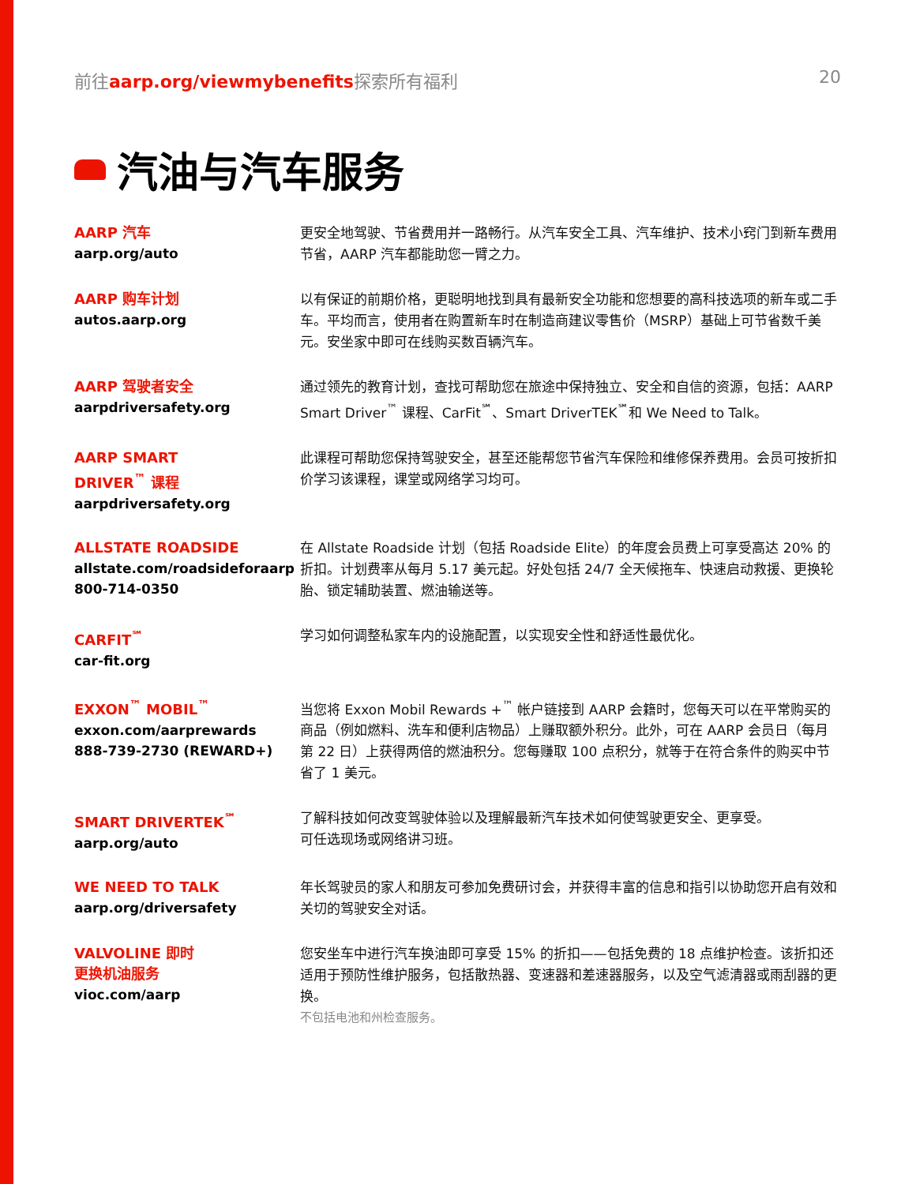前往aarp.org/viewmybenefits探索所有福利 20
汽油与汽车服务
AARP 汽车
aarp.org/auto
更安全地驾驶、节省费用并一路畅行。从汽车安全工具、汽车维护、技术小窍门到新车费用节省，AARP 汽车都能助您一臂之力。
AARP 购车计划
autos.aarp.org
以有保证的前期价格，更聪明地找到具有最新安全功能和您想要的高科技选项的新车或二手车。平均而言，使用者在购置新车时在制造商建议零售价（MSRP）基础上可节省数千美元。安坐家中即可在线购买数百辆汽车。
AARP 驾驶者安全
aarpdriversafety.org
通过领先的教育计划，查找可帮助您在旅途中保持独立、安全和自信的资源，包括：AARP Smart Driver<sup>™</sup> 课程、CarFit<sup>℠</sup>、Smart DriverTEK<sup>℠</sup>和 We Need to Talk。
AARP SMART
DRIVER<sup>™</sup> 课程
aarpdriversafety.org
此课程可帮助您保持驾驶安全，甚至还能帮您节省汽车保险和维修保养费用。会员可按折扣价学习该课程，课堂或网络学习均可。
ALLSTATE ROADSIDE
allstate.com/roadsideforaarp
800-714-0350
在 Allstate Roadside 计划（包括 Roadside Elite）的年度会员费上可享受高达 20% 的折扣。计划费率从每月 5.17 美元起。好处包括 24/7 全天候拖车、快速启动救援、更换轮胎、锁定辅助装置、燃油输送等。
CARFIT<sup>℠</sup>
car-fit.org
学习如何调整私家车内的设施配置，以实现安全性和舒适性最优化。
EXXON<sup>™</sup> MOBIL<sup>™</sup>
exxon.com/aarprewards
888-739-2730 (REWARD+)
当您将 Exxon Mobil Rewards +<sup>™</sup> 帐户链接到 AARP 会籍时，您每天可以在平常购买的商品（例如燃料、洗车和便利店物品）上赚取额外积分。此外，可在 AARP 会员日（每月第 22 日）上获得两倍的燃油积分。您每赚取 100 点积分，就等于在符合条件的购买中节省了 1 美元。
SMART DRIVERTEK<sup>℠</sup>
aarp.org/auto
了解科技如何改变驾驶体验以及理解最新汽车技术如何使驾驶更安全、更享受。
可任选现场或网络讲习班。
WE NEED TO TALK
aarp.org/driversafety
年长驾驶员的家人和朋友可参加免费研讨会，并获得丰富的信息和指引以协助您开启有效和关切的驾驶安全对话。
VALVOLINE 即时
更换机油服务
vioc.com/aarp
您安坐车中进行汽车换油即可享受 15% 的折扣——包括免费的 18 点维护检查。该折扣还适用于预防性维护服务，包括散热器、变速器和差速器服务，以及空气滤清器或雨刮器的更换。
不包括电池和州检查服务。